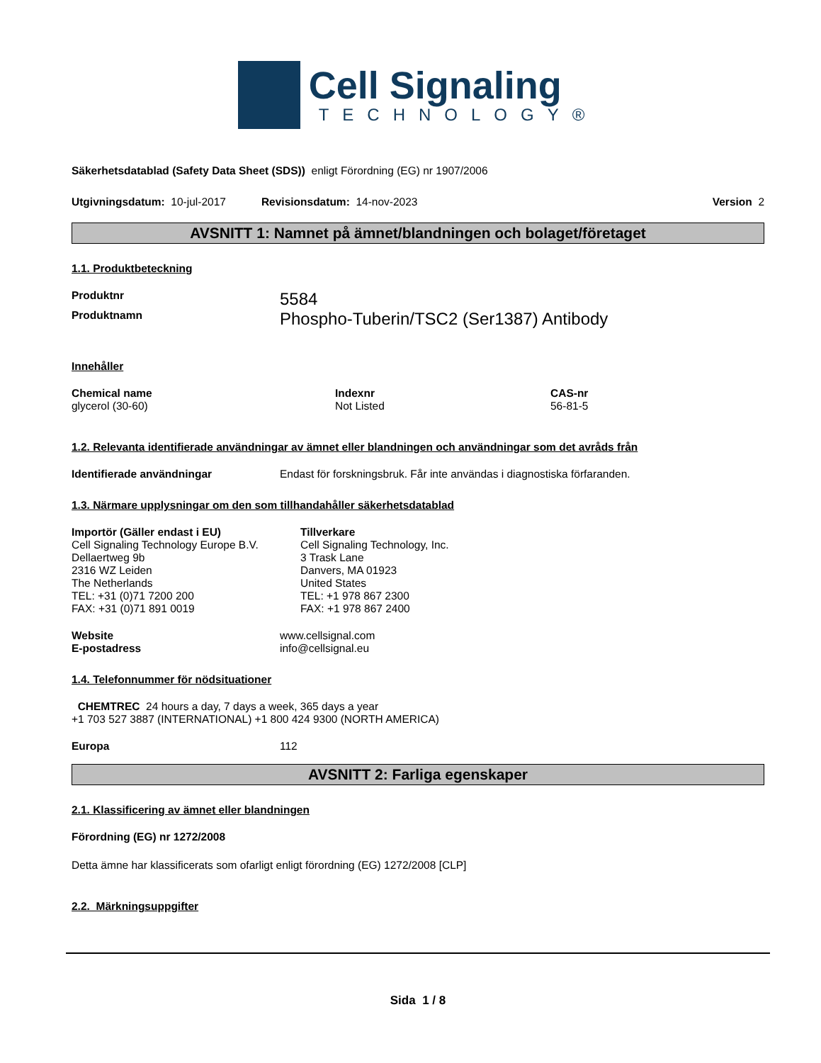Cell Signaling
TECHNOLOGY®
Säkerhetsdatablad (Safety Data Sheet (SDS)) enligt Förordning (EG) nr 1907/2006
Utgivningsdatum: 10-jul-2017 Revisionsdatum: 14-nov-2023 Version 2
AVSNITT 1: Namnet på ämnet/blandningen och bolaget/företaget
1.1. Produktbeteckning
Produktnr 5584
Produktnamn Phospho-Tuberin/TSC2 (Ser1387) Antibody
Innehåller
Chemical name
glycerol (30-60)
Indexnr
Not Listed
CAS-nr
56-81-5
1.2. Relevanta identifierade användningar av ämnet eller blandningen och användningar som det avråds från
Identifierade användningar Endast för forskningsbruk. Får inte användas i diagnostiska förfaranden.
1.3. Närmare upplysningar om den som tillhandahåller säkerhetsdatablad
Importör (Gäller endast i EU)
Cell Signaling Technology Europe B.V.
Dellaertweg 9b
2316 WZ Leiden
The Netherlands
TEL: +31 (0)71 7200 200
FAX: +31 (0)71 891 0019
Tillverkare
Cell Signaling Technology, Inc.
3 Trask Lane
Danvers, MA 01923
United States
TEL: +1 978 867 2300
FAX: +1 978 867 2400
Website
E-postadress
www.cellsignal.com
info@cellsignal.eu
1.4. Telefonnummer för nödsituationer
CHEMTREC 24 hours a day, 7 days a week, 365 days a year
+1 703 527 3887 (INTERNATIONAL) +1 800 424 9300 (NORTH AMERICA)
Europa 112
AVSNITT 2: Farliga egenskaper
2.1. Klassificering av ämnet eller blandningen
Förordning (EG) nr 1272/2008
Detta ämne har klassificerats som ofarligt enligt förordning (EG) 1272/2008 [CLP]
2.2. Märkningsuppgifter
Sida 1 / 8